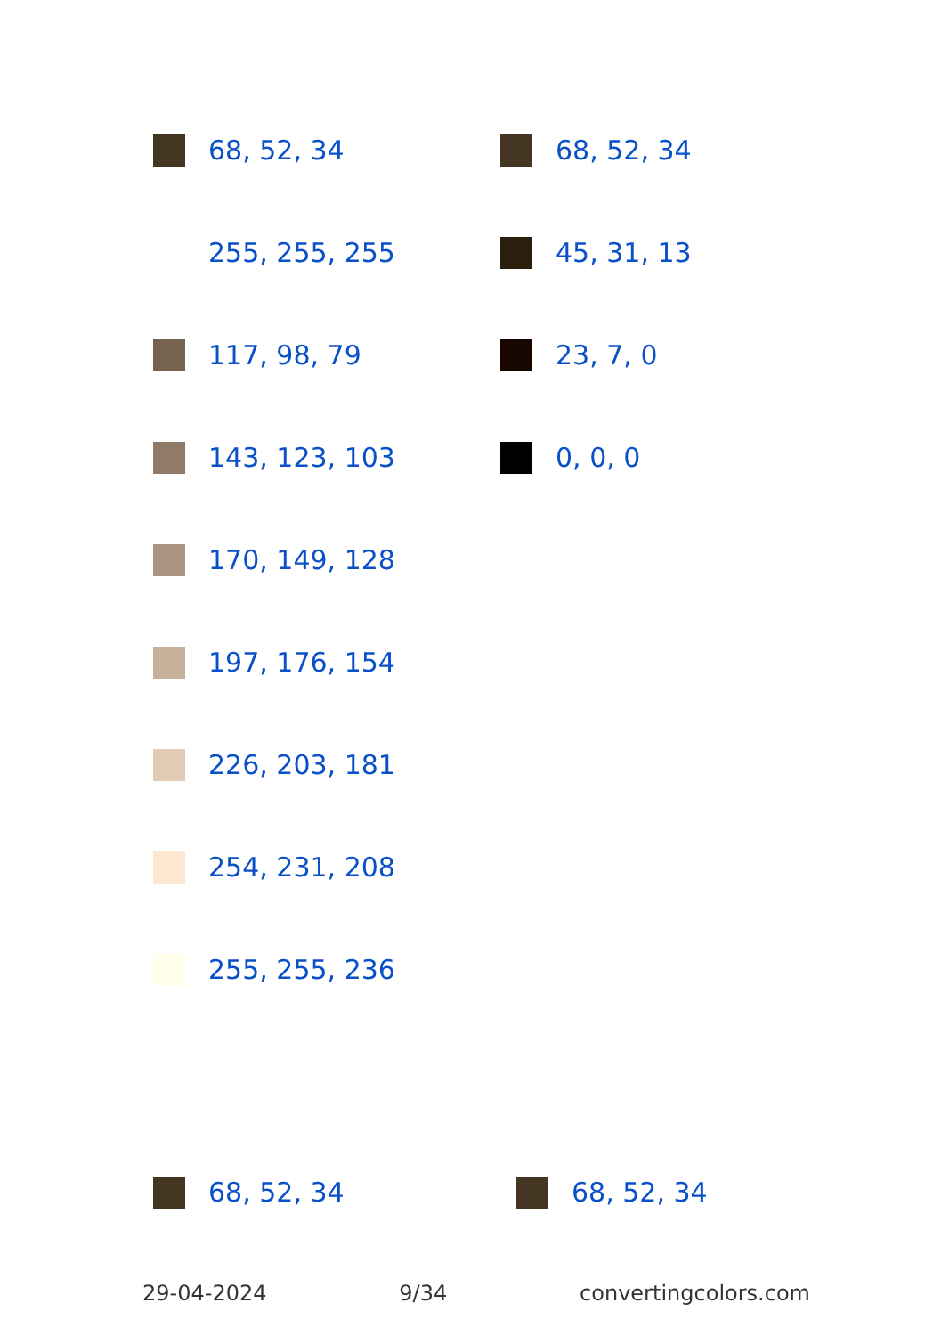68, 52, 34
255, 255, 255
117, 98, 79
143, 123, 103
170, 149, 128
197, 176, 154
226, 203, 181
254, 231, 208
255, 255, 236
68, 52, 34
45, 31, 13
23, 7, 0
0, 0, 0
68, 52, 34 68, 52, 34
29-04-2024 9/34 convertingcolors.com